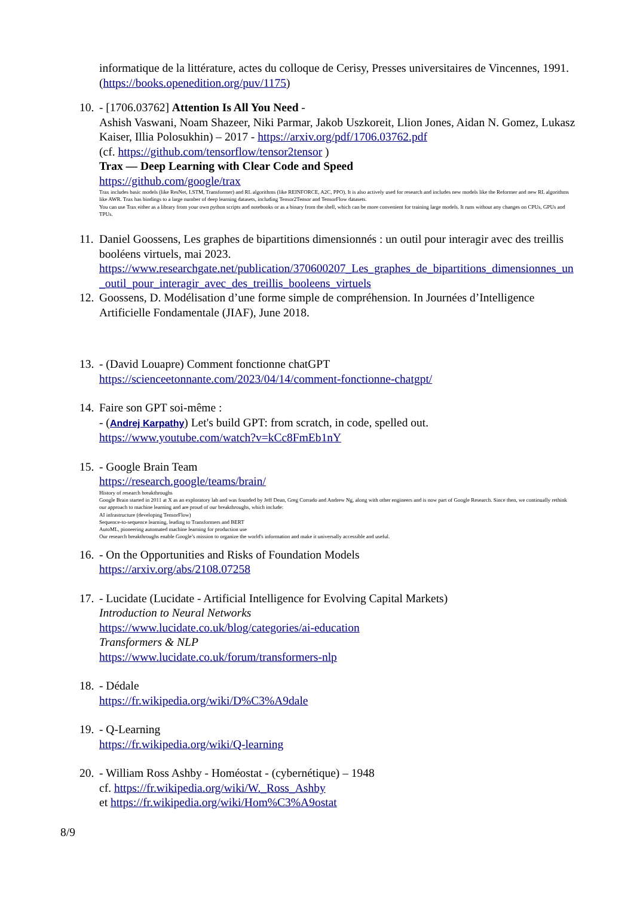informatique de la littérature, actes du colloque de Cerisy, Presses universitaires de Vincennes, 1991. (https://books.openedition.org/puv/1175)
10.
- [1706.03762] Attention Is All You Need -
Ashish Vaswani, Noam Shazeer, Niki Parmar, Jakob Uszkoreit, Llion Jones, Aidan N. Gomez, Lukasz Kaiser, Illia Polosukhin) – 2017 - https://arxiv.org/pdf/1706.03762.pdf
(cf. https://github.com/tensorflow/tensor2tensor )
Trax — Deep Learning with Clear Code and Speed
https://github.com/google/trax
Trax includes basic models (like ResNet, LSTM, Transformer) and RL algorithms (like REINFORCE, A2C, PPO). It is also actively used for research and includes new models like the Reformer and new RL algorithms like AWR. Trax has bindings to a large number of deep learning datasets, including Tensor2Tensor and TensorFlow datasets.
You can use Trax either as a library from your own python scripts and notebooks or as a binary from the shell, which can be more convenient for training large models. It runs without any changes on CPUs, GPUs and TPUs.
11.
Daniel Goossens, Les graphes de bipartitions dimensionnés : un outil pour interagir avec des treillis booléens virtuels, mai 2023.
https://www.researchgate.net/publication/370600207_Les_graphes_de_bipartitions_dimensionnes_un_outil_pour_interagir_avec_des_treillis_booleens_virtuels
12.
Goossens, D. Modélisation d’une forme simple de compréhension. In Journées d’Intelligence Artificielle Fondamentale (JIAF), June 2018.
13.
- (David Louapre) Comment fonctionne chatGPT
https://scienceetonnante.com/2023/04/14/comment-fonctionne-chatgpt/
14.
Faire son GPT soi-même :
- (Andrej Karpathy) Let's build GPT: from scratch, in code, spelled out.
https://www.youtube.com/watch?v=kCc8FmEb1nY
15.
- Google Brain Team
https://research.google/teams/brain/
History of research breakthroughs
Google Brain started in 2011 at X as an exploratory lab and was founded by Jeff Dean, Greg Corrado and Andrew Ng, along with other engineers and is now part of Google Research. Since then, we continually rethink our approach to machine learning and are proud of our breakthroughs, which include:
AI infrastructure (developing TensorFlow)
Sequence-to-sequence learning, leading to Transformers and BERT
AutoML, pioneering automated machine learning for production use
Our research breakthroughs enable Google’s mission to organize the world's information and make it universally accessible and useful.
16.
- On the Opportunities and Risks of Foundation Models
https://arxiv.org/abs/2108.07258
17.
- Lucidate (Lucidate - Artificial Intelligence for Evolving Capital Markets)
Introduction to Neural Networks
https://www.lucidate.co.uk/blog/categories/ai-education
Transformers & NLP
https://www.lucidate.co.uk/forum/transformers-nlp
18.
- Dédale
https://fr.wikipedia.org/wiki/D%C3%A9dale
19.
- Q-Learning
https://fr.wikipedia.org/wiki/Q-learning
20.
- William Ross Ashby - Homéostat - (cybernétique) – 1948
cf. https://fr.wikipedia.org/wiki/W._Ross_Ashby
et https://fr.wikipedia.org/wiki/Hom%C3%A9ostat
8/9